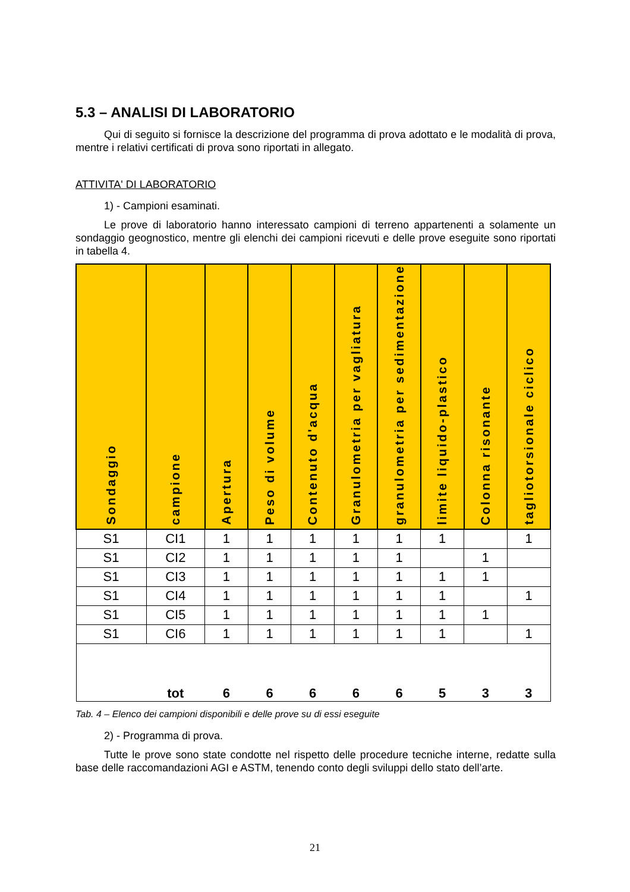5.3 – ANALISI DI LABORATORIO
Qui di seguito si fornisce la descrizione del programma di prova adottato e le modalità di prova, mentre i relativi certificati di prova sono riportati in allegato.
ATTIVITA' DI LABORATORIO
1) - Campioni esaminati.
Le prove di laboratorio hanno interessato campioni di terreno appartenenti a solamente un sondaggio geognostico, mentre gli elenchi dei campioni ricevuti e delle prove eseguite sono riportati in tabella 4.
| Sondaggio | campione | Apertura | Peso di volume | Contenuto d'acqua | Granulometria per vagliatura | granulometria per sedimentazione | limite liquido-plastico | Colonna risonante | tagliotorsionale ciclico |
| --- | --- | --- | --- | --- | --- | --- | --- | --- | --- |
| S1 | CI1 | 1 | 1 | 1 | 1 | 1 | 1 | | 1 |
| S1 | CI2 | 1 | 1 | 1 | 1 | 1 | | 1 | |
| S1 | CI3 | 1 | 1 | 1 | 1 | 1 | 1 | 1 | |
| S1 | CI4 | 1 | 1 | 1 | 1 | 1 | 1 | | 1 |
| S1 | CI5 | 1 | 1 | 1 | 1 | 1 | 1 | 1 | |
| S1 | CI6 | 1 | 1 | 1 | 1 | 1 | 1 | | 1 |
| | tot | 6 | 6 | 6 | 6 | 6 | 5 | 3 | 3 |
Tab. 4 – Elenco dei campioni disponibili e delle prove su di essi eseguite
2) - Programma di prova.
Tutte le prove sono state condotte nel rispetto delle procedure tecniche interne, redatte sulla base delle raccomandazioni AGI e ASTM, tenendo conto degli sviluppi dello stato dell’arte.
21